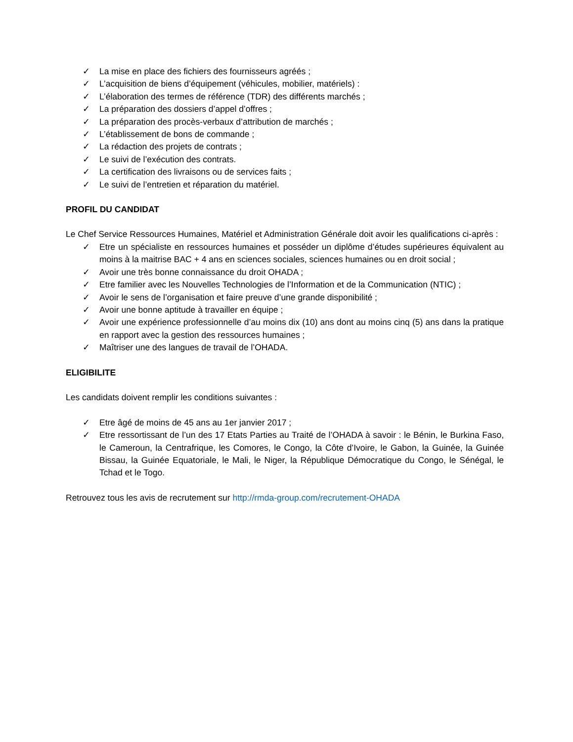✓ La mise en place des fichiers des fournisseurs agréés ;
✓ L’acquisition de biens d’équipement (véhicules, mobilier, matériels) :
✓ L’élaboration des termes de référence (TDR) des différents marchés ;
✓ La préparation des dossiers d’appel d’offres ;
✓ La préparation des procès-verbaux d’attribution de marchés ;
✓ L’établissement de bons de commande ;
✓ La rédaction des projets de contrats ;
✓ Le suivi de l’exécution des contrats.
✓ La certification des livraisons ou de services faits ;
✓ Le suivi de l’entretien et réparation du matériel.
PROFIL DU CANDIDAT
Le Chef Service Ressources Humaines, Matériel et Administration Générale doit avoir les qualifications ci-après :
✓ Etre un spécialiste en ressources humaines et posséder un diplôme d’études supérieures équivalent au moins à la maitrise BAC + 4 ans en sciences sociales, sciences humaines ou en droit social ;
✓ Avoir une très bonne connaissance du droit OHADA ;
✓ Etre familier avec les Nouvelles Technologies de l’Information et de la Communication (NTIC) ;
✓ Avoir le sens de l’organisation et faire preuve d’une grande disponibilité ;
✓ Avoir une bonne aptitude à travailler en équipe ;
✓ Avoir une expérience professionnelle d’au moins dix (10) ans dont au moins cinq (5) ans dans la pratique en rapport avec la gestion des ressources humaines ;
✓ Maîtriser une des langues de travail de l’OHADA.
ELIGIBILITE
Les candidats doivent remplir les conditions suivantes :
✓ Etre âgé de moins de 45 ans au 1er janvier 2017 ;
✓ Etre ressortissant de l’un des 17 Etats Parties au Traité de l’OHADA à savoir : le Bénin, le Burkina Faso, le Cameroun, la Centrafrique, les Comores, le Congo, la Côte d’Ivoire, le Gabon, la Guinée, la Guinée Bissau, la Guinée Equatoriale, le Mali, le Niger, la République Démocratique du Congo, le Sénégal, le Tchad et le Togo.
Retrouvez tous les avis de recrutement sur http://rmda-group.com/recrutement-OHADA